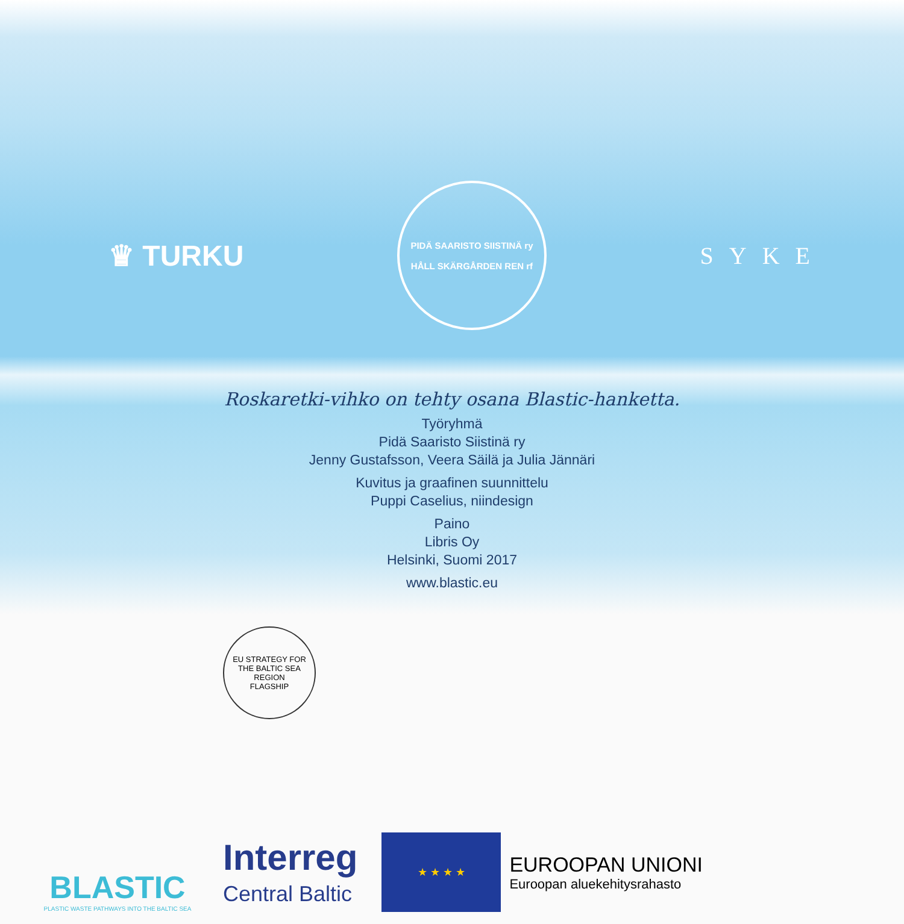♛ TURKU
PIDÄ SAARISTO SIISTINÄ ry
HÅLL SKÄRGÅRDEN REN rf
SYKE
Roskaretki-vihko on tehty osana Blastic-hanketta.
Työryhmä
Pidä Saaristo Siistinä ry
Jenny Gustafsson, Veera Säilä ja Julia Jännäri
Kuvitus ja graafinen suunnittelu
Puppi Caselius, niindesign
Paino
Libris Oy
Helsinki, Suomi 2017
www.blastic.eu
BLASTIC
PLASTIC WASTE PATHWAYS INTO THE BALTIC SEA
EU STRATEGY FOR THE BALTIC SEA REGION
FLAGSHIP
Interreg
Central Baltic
★ ★ ★ ★
EUROOPAN UNIONI
Euroopan aluekehitysrahasto